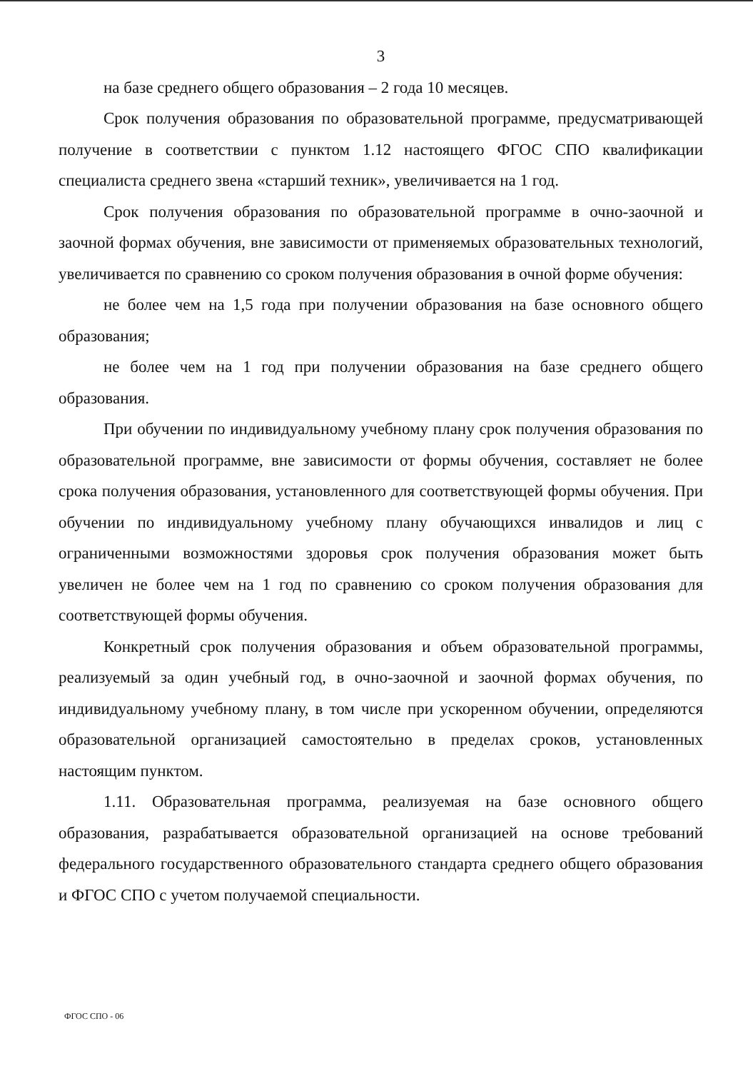3
на базе среднего общего образования – 2 года 10 месяцев.
Срок получения образования по образовательной программе, предусматривающей получение в соответствии с пунктом 1.12 настоящего ФГОС СПО квалификации специалиста среднего звена «старший техник», увеличивается на 1 год.
Срок получения образования по образовательной программе в очно-заочной и заочной формах обучения, вне зависимости от применяемых образовательных технологий, увеличивается по сравнению со сроком получения образования в очной форме обучения:
не более чем на 1,5 года при получении образования на базе основного общего образования;
не более чем на 1 год при получении образования на базе среднего общего образования.
При обучении по индивидуальному учебному плану срок получения образования по образовательной программе, вне зависимости от формы обучения, составляет не более срока получения образования, установленного для соответствующей формы обучения. При обучении по индивидуальному учебному плану обучающихся инвалидов и лиц с ограниченными возможностями здоровья срок получения образования может быть увеличен не более чем на 1 год по сравнению со сроком получения образования для соответствующей формы обучения.
Конкретный срок получения образования и объем образовательной программы, реализуемый за один учебный год, в очно-заочной и заочной формах обучения, по индивидуальному учебному плану, в том числе при ускоренном обучении, определяются образовательной организацией самостоятельно в пределах сроков, установленных настоящим пунктом.
1.11. Образовательная программа, реализуемая на базе основного общего образования, разрабатывается образовательной организацией на основе требований федерального государственного образовательного стандарта среднего общего образования и ФГОС СПО с учетом получаемой специальности.
ФГОС СПО - 06